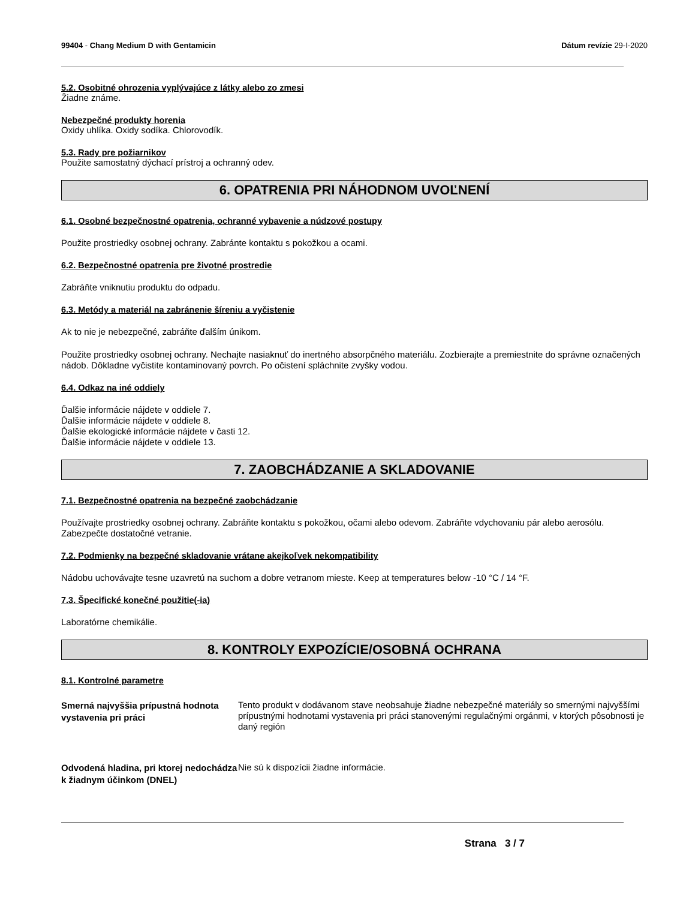99404 - Chang Medium D with Gentamicin
Dátum revízie 29-I-2020
5.2. Osobitné ohrozenia vyplývajúce z látky alebo zo zmesi
Žiadne známe.
Nebezpečné produkty horenia
Oxidy uhlíka. Oxidy sodíka. Chlorovodík.
5.3. Rady pre požiarnikov
Použite samostatný dýchací prístroj a ochranný odev.
6. OPATRENIA PRI NÁHODNOM UVOĽNENÍ
6.1. Osobné bezpečnostné opatrenia, ochranné vybavenie a núdzové postupy
Použite prostriedky osobnej ochrany. Zabránte kontaktu s pokožkou a ocami.
6.2. Bezpečnostné opatrenia pre životné prostredie
Zabráňte vniknutiu produktu do odpadu.
6.3. Metódy a materiál na zabránenie šíreniu a vyčistenie
Ak to nie je nebezpečné, zabráňte ďalším únikom.
Použite prostriedky osobnej ochrany. Nechajte nasiaknuť do inertného absorpčného materiálu. Zozbierajte a premiestnite do správne označených nádob. Dôkladne vyčistite kontaminovaný povrch. Po očistení spláchnite zvyšky vodou.
6.4. Odkaz na iné oddiely
Ďalšie informácie nájdete v oddiele 7.
Ďalšie informácie nájdete v oddiele 8.
Ďalšie ekologické informácie nájdete v časti 12.
Ďalšie informácie nájdete v oddiele 13.
7. ZAOBCHÁDZANIE A SKLADOVANIE
7.1. Bezpečnostné opatrenia na bezpečné zaobchádzanie
Používajte prostriedky osobnej ochrany. Zabráňte kontaktu s pokožkou, očami alebo odevom. Zabráňte vdychovaniu pár alebo aerosólu. Zabezpečte dostatočné vetranie.
7.2. Podmienky na bezpečné skladovanie vrátane akejkoľvek nekompatibility
Nádobu uchovávajte tesne uzavretú na suchom a dobre vetranom mieste. Keep at temperatures below -10 °C / 14 °F.
7.3. Špecifické konečné použitie(-ia)
Laboratórne chemikálie.
8. KONTROLY EXPOZÍCIE/OSOBNÁ OCHRANA
8.1. Kontrolné parametre
Smerná najvyššia prípustná hodnota vystavenia pri práci
Tento produkt v dodávanom stave neobsahuje žiadne nebezpečné materiály so smernými najvyššími prípustnými hodnotami vystavenia pri práci stanovenými regulačnými orgánmi, v ktorých pôsobnosti je daný región
Odvodená hladina, pri ktorej nedochádza k žiadnym účinkom (DNEL)
Nie sú k dispozícii žiadne informácie.
Strana 3 / 7